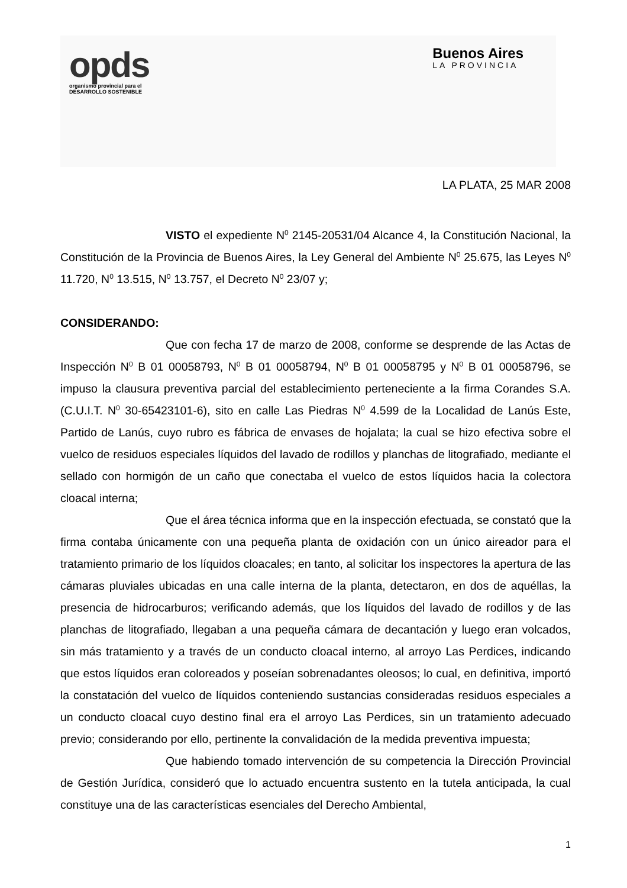opds
organismo provincial para el
DESARROLLO SOSTENIBLE
Buenos Aires
LA PROVINCIA
LA PLATA, 25 MAR 2008
VISTO el expediente N<sup>0</sup> 2145-20531/04 Alcance 4, la Constitución Nacional, la Constitución de la Provincia de Buenos Aires, la Ley General del Ambiente N<sup>0</sup> 25.675, las Leyes N<sup>0</sup> 11.720, N<sup>0</sup> 13.515, N<sup>0</sup> 13.757, el Decreto N<sup>0</sup> 23/07 y;
CONSIDERANDO:
Que con fecha 17 de marzo de 2008, conforme se desprende de las Actas de Inspección N<sup>0</sup> B 01 00058793, N<sup>0</sup> B 01 00058794, N<sup>0</sup> B 01 00058795 y N<sup>0</sup> B 01 00058796, se impuso la clausura preventiva parcial del establecimiento perteneciente a la firma Corandes S.A. (C.U.I.T. N<sup>0</sup> 30-65423101-6), sito en calle Las Piedras N<sup>0</sup> 4.599 de la Localidad de Lanús Este, Partido de Lanús, cuyo rubro es fábrica de envases de hojalata; la cual se hizo efectiva sobre el vuelco de residuos especiales líquidos del lavado de rodillos y planchas de litografiado, mediante el sellado con hormigón de un caño que conectaba el vuelco de estos líquidos hacia la colectora cloacal interna;
Que el área técnica informa que en la inspección efectuada, se constató que la firma contaba únicamente con una pequeña planta de oxidación con un único aireador para el tratamiento primario de los líquidos cloacales; en tanto, al solicitar los inspectores la apertura de las cámaras pluviales ubicadas en una calle interna de la planta, detectaron, en dos de aquéllas, la presencia de hidrocarburos; verificando además, que los líquidos del lavado de rodillos y de las planchas de litografiado, llegaban a una pequeña cámara de decantación y luego eran volcados, sin más tratamiento y a través de un conducto cloacal interno, al arroyo Las Perdices, indicando que estos líquidos eran coloreados y poseían sobrenadantes oleosos; lo cual, en definitiva, importó la constatación del vuelco de líquidos conteniendo sustancias consideradas residuos especiales a un conducto cloacal cuyo destino final era el arroyo Las Perdices, sin un tratamiento adecuado previo; considerando por ello, pertinente la convalidación de la medida preventiva impuesta;
Que habiendo tomado intervención de su competencia la Dirección Provincial de Gestión Jurídica, consideró que lo actuado encuentra sustento en la tutela anticipada, la cual constituye una de las características esenciales del Derecho Ambiental,
1